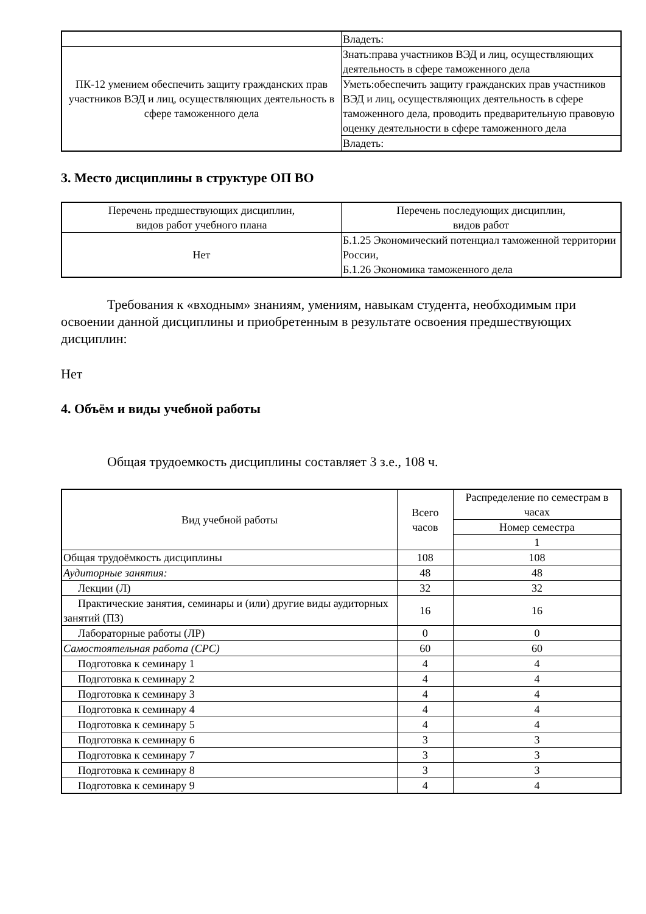| | Владеть: |
| ПК-12 умением обеспечить защиту гражданских прав участников ВЭД и лиц, осуществляющих деятельность в сфере таможенного дела | Знать:права участников ВЭД и лиц, осуществляющих деятельность в сфере таможенного дела |
| | Уметь:обеспечить защиту гражданских прав участников ВЭД и лиц, осуществляющих деятельность в сфере таможенного дела, проводить предварительную правовую оценку деятельности в сфере таможенного дела |
| | Владеть: |
3. Место дисциплины в структуре ОП ВО
| Перечень предшествующих дисциплин, видов работ учебного плана | Перечень последующих дисциплин, видов работ |
| --- | --- |
| Нет | Б.1.25 Экономический потенциал таможенной территории России, Б.1.26 Экономика таможенного дела |
Требования к «входным» знаниям, умениям, навыкам студента, необходимым при освоении данной дисциплины и приобретенным в результате освоения предшествующих дисциплин:
Нет
4. Объём и виды учебной работы
Общая трудоемкость дисциплины составляет 3 з.е., 108 ч.
| Вид учебной работы | Всего часов | Распределение по семестрам в часах |
| --- | --- | --- |
| | | Номер семестра |
| | | 1 |
| Общая трудоёмкость дисциплины | 108 | 108 |
| Аудиторные занятия: | 48 | 48 |
| Лекции (Л) | 32 | 32 |
| Практические занятия, семинары и (или) другие виды аудиторных занятий (ПЗ) | 16 | 16 |
| Лабораторные работы (ЛР) | 0 | 0 |
| Самостоятельная работа (СРС) | 60 | 60 |
| Подготовка к семинару 1 | 4 | 4 |
| Подготовка к семинару 2 | 4 | 4 |
| Подготовка к семинару 3 | 4 | 4 |
| Подготовка к семинару 4 | 4 | 4 |
| Подготовка к семинару 5 | 4 | 4 |
| Подготовка к семинару 6 | 3 | 3 |
| Подготовка к семинару 7 | 3 | 3 |
| Подготовка к семинару 8 | 3 | 3 |
| Подготовка к семинару 9 | 4 | 4 |